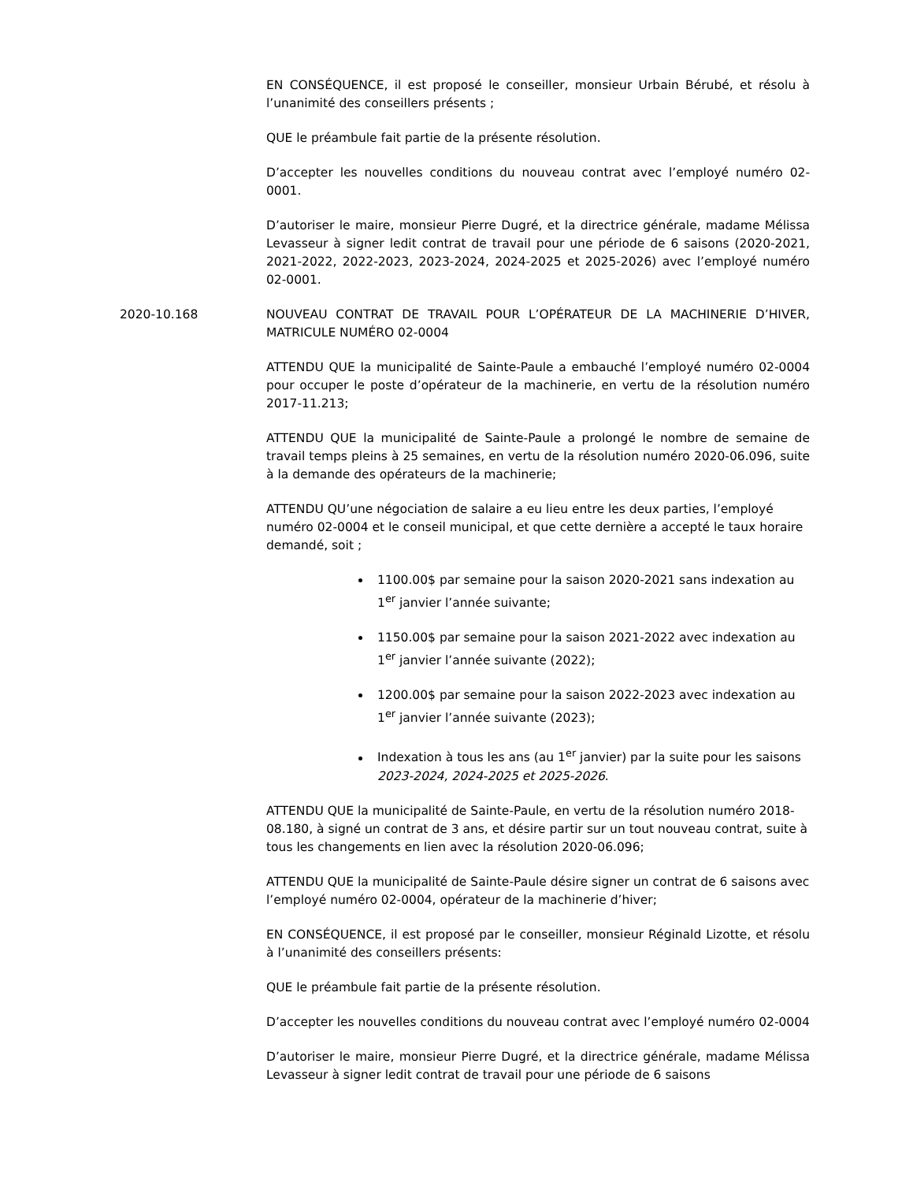EN CONSÉQUENCE, il est proposé le conseiller, monsieur Urbain Bérubé, et résolu à l’unanimité des conseillers présents ;
QUE le préambule fait partie de la présente résolution.
D’accepter les nouvelles conditions du nouveau contrat avec l’employé numéro 02-0001.
D’autoriser le maire, monsieur Pierre Dugré, et la directrice générale, madame Mélissa Levasseur à signer ledit contrat de travail pour une période de 6 saisons (2020-2021, 2021-2022, 2022-2023, 2023-2024, 2024-2025 et 2025-2026) avec l’employé numéro 02-0001.
2020-10.168 NOUVEAU CONTRAT DE TRAVAIL POUR L’OPÉRATEUR DE LA MACHINERIE D’HIVER, MATRICULE NUMÉRO 02-0004
ATTENDU QUE la municipalité de Sainte-Paule a embauché l’employé numéro 02-0004 pour occuper le poste d’opérateur de la machinerie, en vertu de la résolution numéro 2017-11.213;
ATTENDU QUE la municipalité de Sainte-Paule a prolongé le nombre de semaine de travail temps pleins à 25 semaines, en vertu de la résolution numéro 2020-06.096, suite à la demande des opérateurs de la machinerie;
ATTENDU QU’une négociation de salaire a eu lieu entre les deux parties, l’employé numéro 02-0004 et le conseil municipal, et que cette dernière a accepté le taux horaire demandé, soit ;
1100.00$ par semaine pour la saison 2020-2021 sans indexation au 1<sup>er</sup> janvier l’année suivante;
1150.00$ par semaine pour la saison 2021-2022 avec indexation au 1<sup>er</sup> janvier l’année suivante (2022);
1200.00$ par semaine pour la saison 2022-2023 avec indexation au 1<sup>er</sup> janvier l’année suivante (2023);
Indexation à tous les ans (au 1<sup>er</sup> janvier) par la suite pour les saisons 2023-2024, 2024-2025 et 2025-2026.
ATTENDU QUE la municipalité de Sainte-Paule, en vertu de la résolution numéro 2018-08.180, à signé un contrat de 3 ans, et désire partir sur un tout nouveau contrat, suite à tous les changements en lien avec la résolution 2020-06.096;
ATTENDU QUE la municipalité de Sainte-Paule désire signer un contrat de 6 saisons avec l’employé numéro 02-0004, opérateur de la machinerie d’hiver;
EN CONSÉQUENCE, il est proposé par le conseiller, monsieur Réginald Lizotte, et résolu à l’unanimité des conseillers présents:
QUE le préambule fait partie de la présente résolution.
D’accepter les nouvelles conditions du nouveau contrat avec l’employé numéro 02-0004
D’autoriser le maire, monsieur Pierre Dugré, et la directrice générale, madame Mélissa Levasseur à signer ledit contrat de travail pour une période de 6 saisons